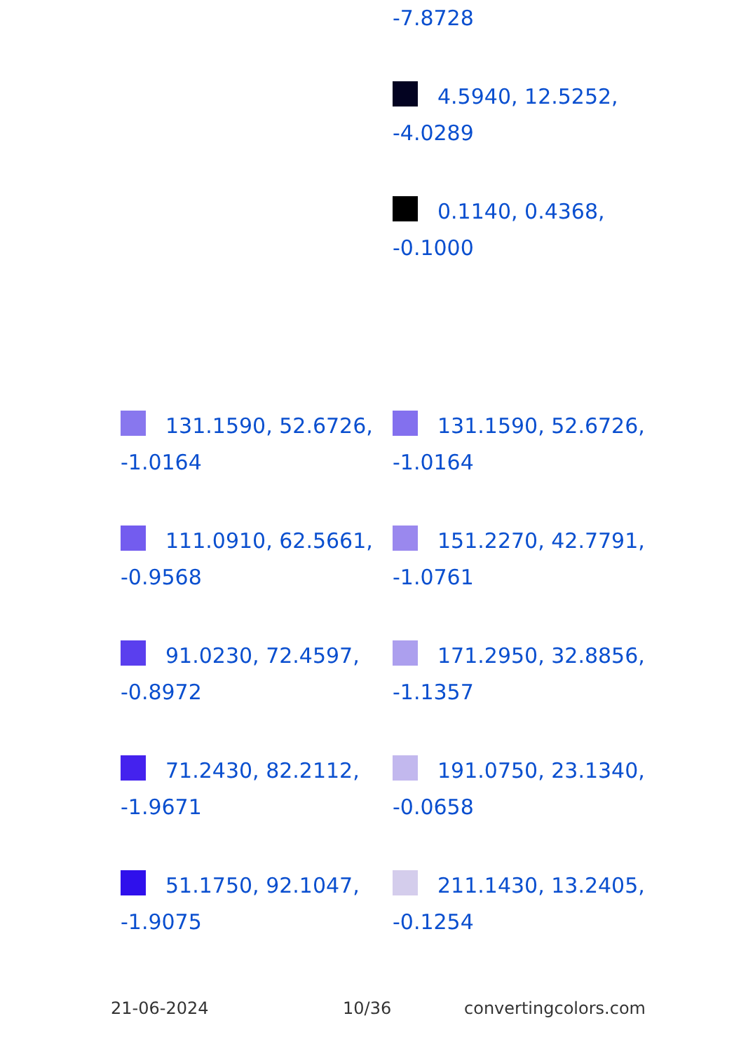-7.8728
4.5940, 12.5252, -4.0289
0.1140, 0.4368, -0.1000
131.1590, 52.6726, -1.0164
131.1590, 52.6726, -1.0164
111.0910, 62.5661, -0.9568
151.2270, 42.7791, -1.0761
91.0230, 72.4597, -0.8972
171.2950, 32.8856, -1.1357
71.2430, 82.2112, -1.9671
191.0750, 23.1340, -0.0658
51.1750, 92.1047, -1.9075
211.1430, 13.2405, -0.1254
21-06-2024 10/36 convertingcolors.com